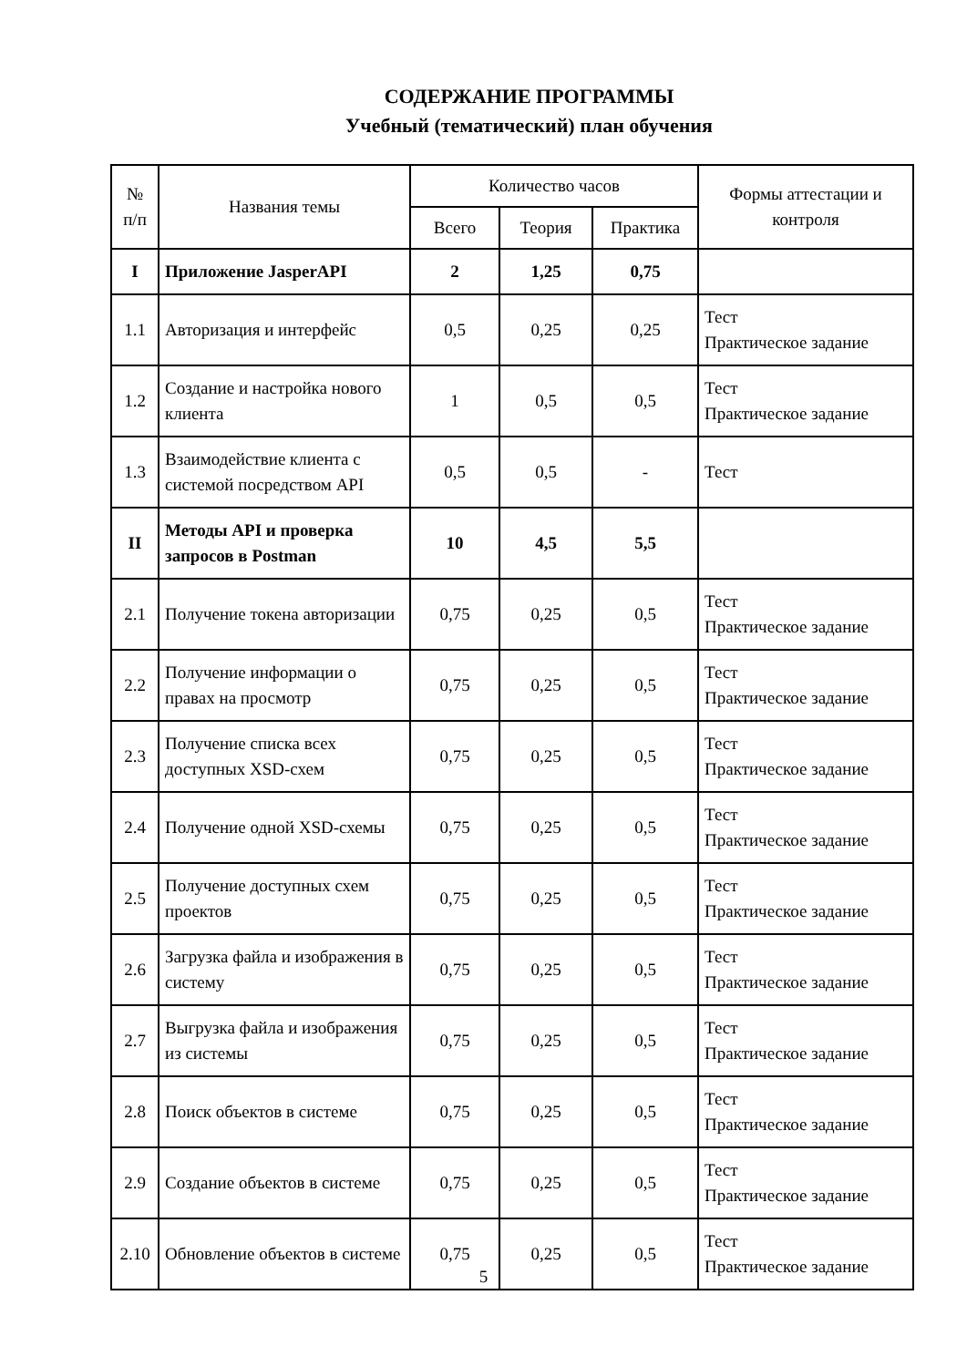СОДЕРЖАНИЕ ПРОГРАММЫ
Учебный (тематический) план обучения
| № п/п | Названия темы | Количество часов | | | Формы аттестации и контроля |
| --- | --- | --- | --- | --- | --- |
| | | Всего | Теория | Практика | |
| I | Приложение JasperAPI | 2 | 1,25 | 0,75 | |
| 1.1 | Авторизация и интерфейс | 0,5 | 0,25 | 0,25 | Тест Практическое задание |
| 1.2 | Создание и настройка нового клиента | 1 | 0,5 | 0,5 | Тест Практическое задание |
| 1.3 | Взаимодействие клиента с системой посредством API | 0,5 | 0,5 | - | Тест |
| II | Методы API и проверка запросов в Postman | 10 | 4,5 | 5,5 | |
| 2.1 | Получение токена авторизации | 0,75 | 0,25 | 0,5 | Тест Практическое задание |
| 2.2 | Получение информации о правах на просмотр | 0,75 | 0,25 | 0,5 | Тест Практическое задание |
| 2.3 | Получение списка всех доступных XSD-схем | 0,75 | 0,25 | 0,5 | Тест Практическое задание |
| 2.4 | Получение одной XSD-схемы | 0,75 | 0,25 | 0,5 | Тест Практическое задание |
| 2.5 | Получение доступных схем проектов | 0,75 | 0,25 | 0,5 | Тест Практическое задание |
| 2.6 | Загрузка файла и изображения в систему | 0,75 | 0,25 | 0,5 | Тест Практическое задание |
| 2.7 | Выгрузка файла и изображения из системы | 0,75 | 0,25 | 0,5 | Тест Практическое задание |
| 2.8 | Поиск объектов в системе | 0,75 | 0,25 | 0,5 | Тест Практическое задание |
| 2.9 | Создание объектов в системе | 0,75 | 0,25 | 0,5 | Тест Практическое задание |
| 2.10 | Обновление объектов в системе | 0,75 | 0,25 | 0,5 | Тест Практическое задание |
5